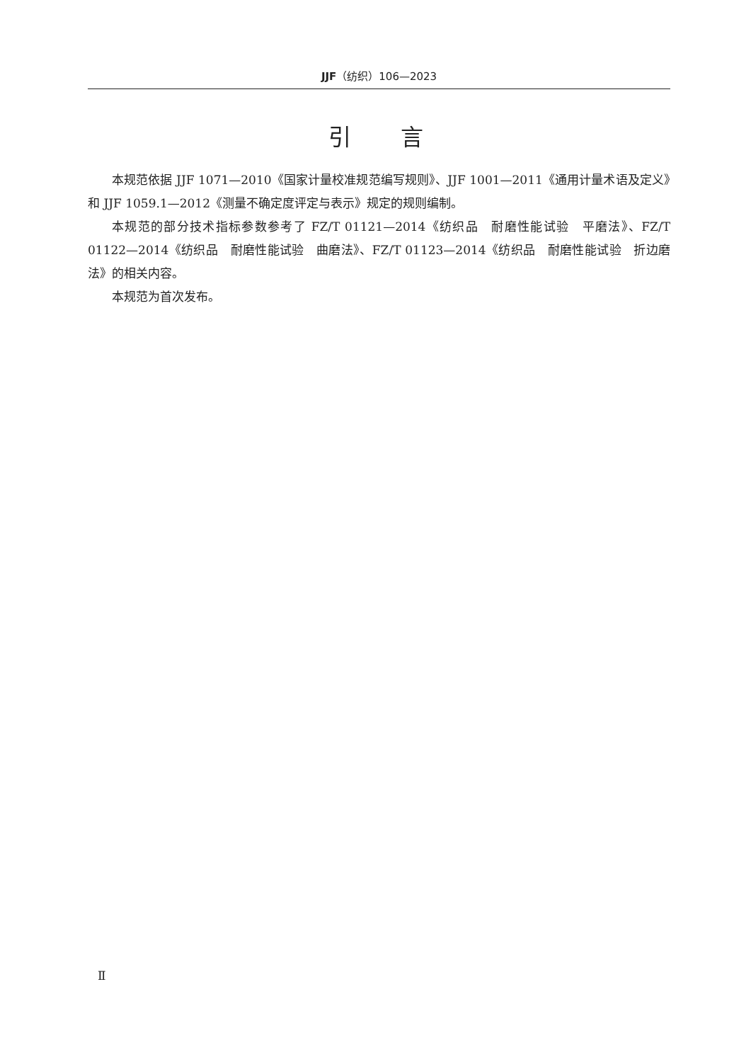JJF（纺织）106—2023
引言
本规范依据 JJF 1071—2010《国家计量校准规范编写规则》、JJF 1001—2011《通用计量术语及定义》和 JJF 1059.1—2012《测量不确定度评定与表示》规定的规则编制。
本规范的部分技术指标参数参考了 FZ/T 01121—2014《纺织品　耐磨性能试验　平磨法》、FZ/T 01122—2014《纺织品　耐磨性能试验　曲磨法》、FZ/T 01123—2014《纺织品　耐磨性能试验　折边磨法》的相关内容。
本规范为首次发布。
Ⅱ